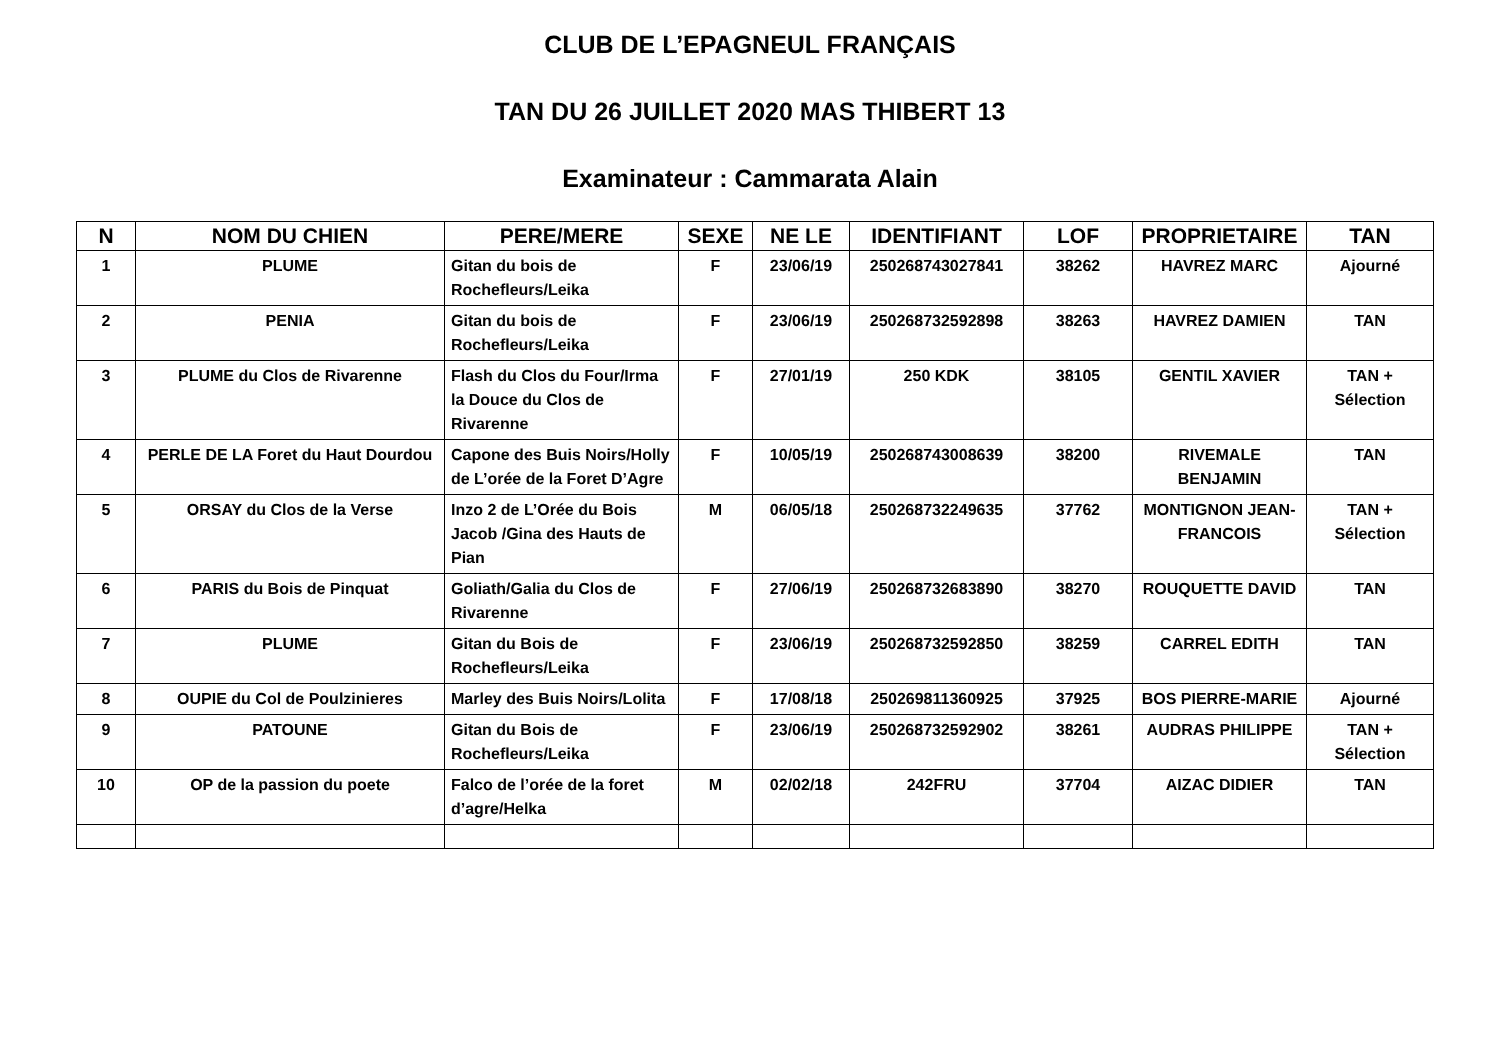CLUB DE L’EPAGNEUL FRANÇAIS
TAN DU 26 JUILLET 2020 MAS THIBERT 13
Examinateur : Cammarata Alain
| N | NOM DU CHIEN | PERE/MERE | SEXE | NE LE | IDENTIFIANT | LOF | PROPRIETAIRE | TAN |
| --- | --- | --- | --- | --- | --- | --- | --- | --- |
| 1 | PLUME | Gitan du bois de Rochefleurs/Leika | F | 23/06/19 | 250268743027841 | 38262 | HAVREZ MARC | Ajourné |
| 2 | PENIA | Gitan du bois de Rochefleurs/Leika | F | 23/06/19 | 250268732592898 | 38263 | HAVREZ DAMIEN | TAN |
| 3 | PLUME du Clos de Rivarenne | Flash du Clos du Four/Irma la Douce du Clos de Rivarenne | F | 27/01/19 | 250 KDK | 38105 | GENTIL XAVIER | TAN + Sélection |
| 4 | PERLE DE LA Foret du Haut Dourdou | Capone des Buis Noirs/Holly de L’orée de la Foret D’Agre | F | 10/05/19 | 250268743008639 | 38200 | RIVEMALE BENJAMIN | TAN |
| 5 | ORSAY du Clos de la Verse | Inzo 2 de L’Orée du Bois Jacob /Gina des Hauts de Pian | M | 06/05/18 | 250268732249635 | 37762 | MONTIGNON JEAN-FRANCOIS | TAN + Sélection |
| 6 | PARIS du Bois de Pinquat | Goliath/Galia du Clos de Rivarenne | F | 27/06/19 | 250268732683890 | 38270 | ROUQUETTE DAVID | TAN |
| 7 | PLUME | Gitan du Bois de Rochefleurs/Leika | F | 23/06/19 | 250268732592850 | 38259 | CARREL EDITH | TAN |
| 8 | OUPIE du Col de Poulzinieres | Marley des Buis Noirs/Lolita | F | 17/08/18 | 250269811360925 | 37925 | BOS PIERRE-MARIE | Ajourné |
| 9 | PATOUNE | Gitan du Bois de Rochefleurs/Leika | F | 23/06/19 | 250268732592902 | 38261 | AUDRAS PHILIPPE | TAN + Sélection |
| 10 | OP de la passion du poete | Falco de l’orée de la foret d’agre/Helka | M | 02/02/18 | 242FRU | 37704 | AIZAC DIDIER | TAN |